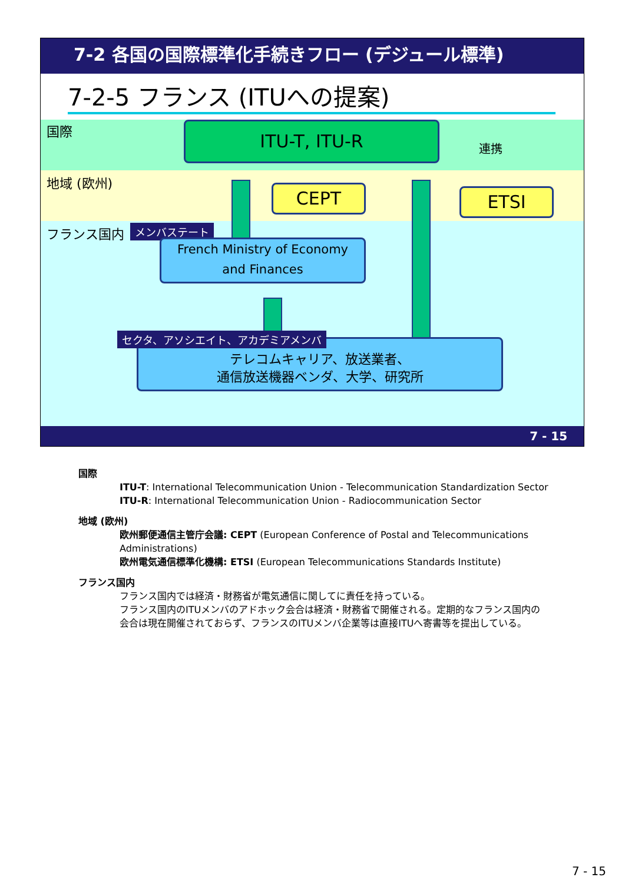7-2 各国の国際標準化手続きフロー (デジュール標準)
7-2-5 フランス (ITUへの提案)
国際
地域 (欧州)
フランス国内 メンバステート
ITU-T, ITU-R
連携
CEPT ETSI
French Ministry of Economy
and Finances
テレコムキャリア、放送業者、
通信放送機器ベンダ、大学、研究所
セクタ、アソシエイト、アカデミアメンバ
7 - 15
国際
ITU-T: International Telecommunication Union - Telecommunication Standardization Sector
ITU-R: International Telecommunication Union - Radiocommunication Sector
地域 (欧州)
欧州郵便通信主管庁会議: CEPT (European Conference of Postal and Telecommunications Administrations)
欧州電気通信標準化機構: ETSI (European Telecommunications Standards Institute)
フランス国内
フランス国内では経済・財務省が電気通信に関してに責任を持っている。
フランス国内のITUメンバのアドホック会合は経済・財務省で開催される。定期的なフランス国内の会合は現在開催されておらず、フランスのITUメンバ企業等は直接ITUへ寄書等を提出している。
7 - 15